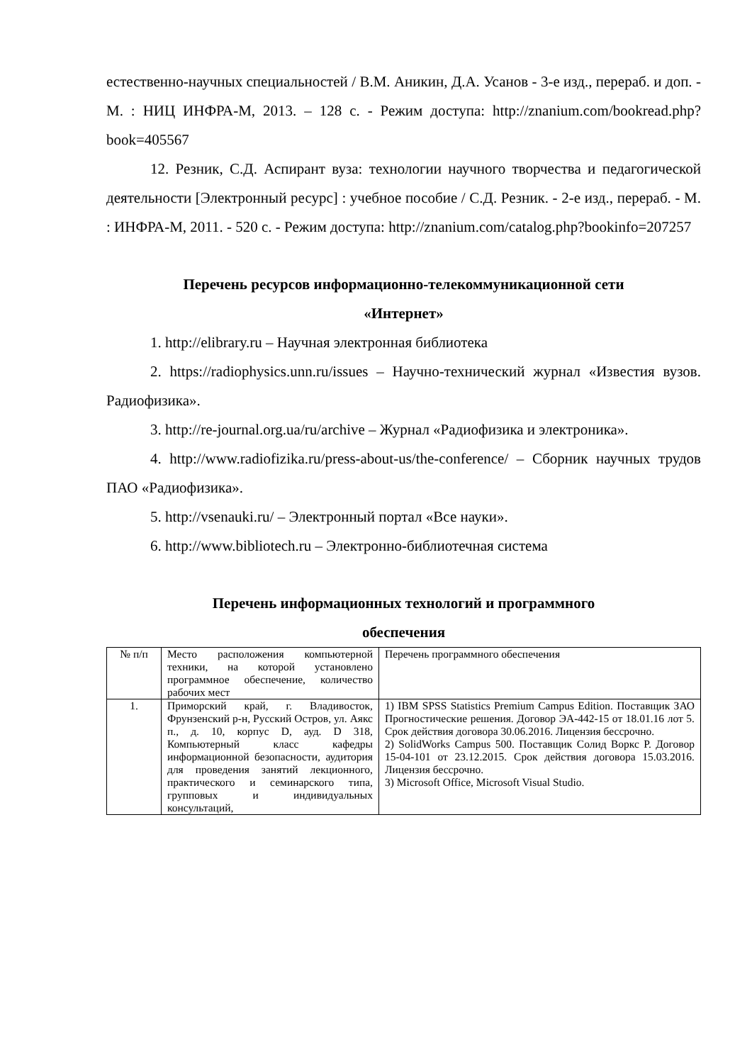естественно-научных специальностей / В.М. Аникин, Д.А. Усанов - 3-е изд., перераб. и доп. - М. : НИЦ ИНФРА-М, 2013. – 128 с. - Режим доступа: http://znanium.com/bookread.php?book=405567
12. Резник, С.Д. Аспирант вуза: технологии научного творчества и педагогической деятельности [Электронный ресурс] : учебное пособие / С.Д. Резник. - 2-е изд., перераб. - М. : ИНФРА-М, 2011. - 520 с. - Режим доступа: http://znanium.com/catalog.php?bookinfo=207257
Перечень ресурсов информационно-телекоммуникационной сети
«Интернет»
1. http://elibrary.ru – Научная электронная библиотека
2. https://radiophysics.unn.ru/issues – Научно-технический журнал «Известия вузов. Радиофизика».
3. http://re-journal.org.ua/ru/archive – Журнал «Радиофизика и электроника».
4. http://www.radiofizika.ru/press-about-us/the-conference/ – Сборник научных трудов ПАО «Радиофизика».
5. http://vsenauki.ru/ – Электронный портал «Все науки».
6. http://www.bibliotech.ru – Электронно-библиотечная система
Перечень информационных технологий и программного
обеспечения
| № п/п | Место расположения компьютерной техники, на которой установлено программное обеспечение, количество рабочих мест | Перечень программного обеспечения |
| 1. | Приморский край, г. Владивосток, Фрунзенский р-н, Русский Остров, ул. Аякс п., д. 10, корпус D, ауд. D 318, Компьютерный класс кафедры информационной безопасности, аудитория для проведения занятий лекционного, практического и семинарского типа, групповых и индивидуальных консультаций, | 1) IBM SPSS Statistics Premium Campus Edition. Поставщик ЗАО Прогностические решения. Договор ЭА-442-15 от 18.01.16 лот 5. Срок действия договора 30.06.2016. Лицензия бессрочно. 2) SolidWorks Campus 500. Поставщик Солид Воркс Р. Договор 15-04-101 от 23.12.2015. Срок действия договора 15.03.2016. Лицензия бессрочно. 3) Microsoft Office, Microsoft Visual Studio. |